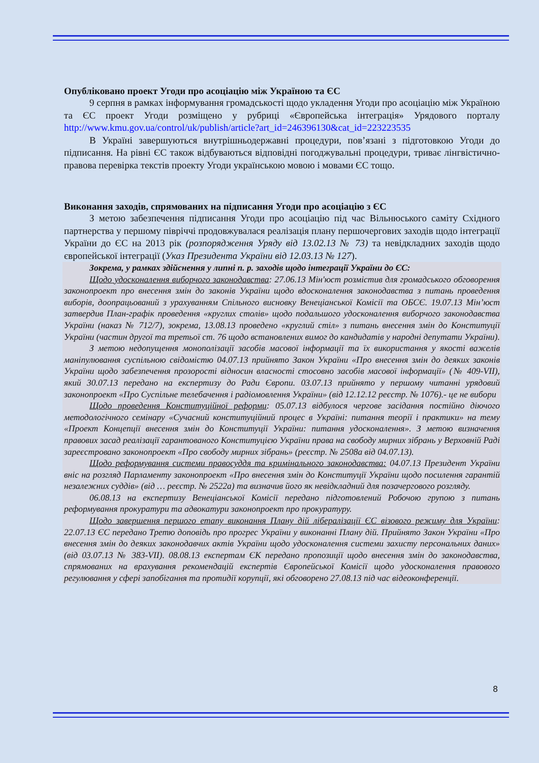Опубліковано проект Угоди про асоціацію між Україною та ЄС
9 серпня в рамках інформування громадськості щодо укладення Угоди про асоціацію між Україною та ЄС проект Угоди розміщено у рубриці «Європейська інтеграція» Урядового порталу http://www.kmu.gov.ua/control/uk/publish/article?art_id=246396130&cat_id=223223535
В Україні завершуються внутрішньодержавні процедури, пов’язані з підготовкою Угоди до підписання. На рівні ЄС також відбуваються відповідні погоджувальні процедури, триває лінгвістично-правова перевірка текстів проекту Угоди українською мовою і мовами ЄС тощо.
Виконання заходів, спрямованих на підписання Угоди про асоціацію з ЄС
З метою забезпечення підписання Угоди про асоціацію під час Вільнюського саміту Східного партнерства у першому півріччі продовжувалася реалізація плану першочергових заходів щодо інтеграції України до ЄС на 2013 рік (розпорядження Уряду від 13.02.13 № 73) та невідкладних заходів щодо європейської інтеграції (Указ Президента України від 12.03.13 № 127).
Зокрема, у рамках здійснення у липні п. р. заходів щодо інтеграції України до ЄС:
Щодо удосконалення виборчого законодавства: 27.06.13 Мін'юст розмістив для громадського обговорення законопроект про внесення змін до законів України щодо вдосконалення законодавства з питань проведення виборів, доопрацьований з урахуванням Спільного висновку Венеціанської Комісії та ОБСЄ. 19.07.13 Мін’юст затвердив План-графік проведення «круглих столів» щодо подальшого удосконалення виборчого законодавства України (наказ № 712/7), зокрема, 13.08.13 проведено «круглий стіл» з питань внесення змін до Конституції України (частин другої та третьої ст. 76 щодо встановлених вимог до кандидатів у народні депутати України).
З метою недопущення монополізації засобів масової інформації та їх використання у якості важелів маніпулювання суспільною свідомістю 04.07.13 прийнято Закон України «Про внесення змін до деяких законів України щодо забезпечення прозорості відносин власності стосовно засобів масової інформації» (№ 409-VII), який 30.07.13 передано на експертизу до Ради Європи. 03.07.13 прийнято у першому читанні урядовий законопроект «Про Суспільне телебачення і радіомовлення України» (від 12.12.12 реєстр. № 1076).- це не вибори
Щодо проведення Конституційної реформи: 05.07.13 відбулося чергове засідання постійно діючого методологічного семінару «Сучасний конституційний процес в Україні: питання теорії і практики» на тему «Проект Концепції внесення змін до Конституції України: питання удосконалення». З метою визначення правових засад реалізації гарантованого Конституцією України права на свободу мирних зібрань у Верховній Раді зареєстровано законопроект «Про свободу мирних зібрань» (реєстр. № 2508а від 04.07.13).
Щодо реформування системи правосуддя та кримінального законодавства: 04.07.13 Президент України вніс на розгляд Парламенту законопроект «Про внесення змін до Конституції України щодо посилення гарантій незалежних суддів» (від … реєстр. № 2522а) та визначив його як невідкладний для позачергового розгляду.
06.08.13 на експертизу Венеціанської Комісії передано підготовлений Робочою групою з питань реформування прокуратури та адвокатури законопроект про прокуратуру.
Щодо завершення першого етапу виконання Плану дій лібералізації ЄС візового режиму для України: 22.07.13 ЄС передано Третю доповідь про прогрес України у виконанні Плану дій. Прийнято Закон України «Про внесення змін до деяких законодавчих актів України щодо удосконалення системи захисту персональних даних» (від 03.07.13 № 383-VII). 08.08.13 експертам ЄК передано пропозиції щодо внесення змін до законодавства, спрямованих на врахування рекомендацій експертів Європейської Комісії щодо удосконалення правового регулювання у сфері запобігання та протидії корупції, які обговорено 27.08.13 під час відеоконференції.
8